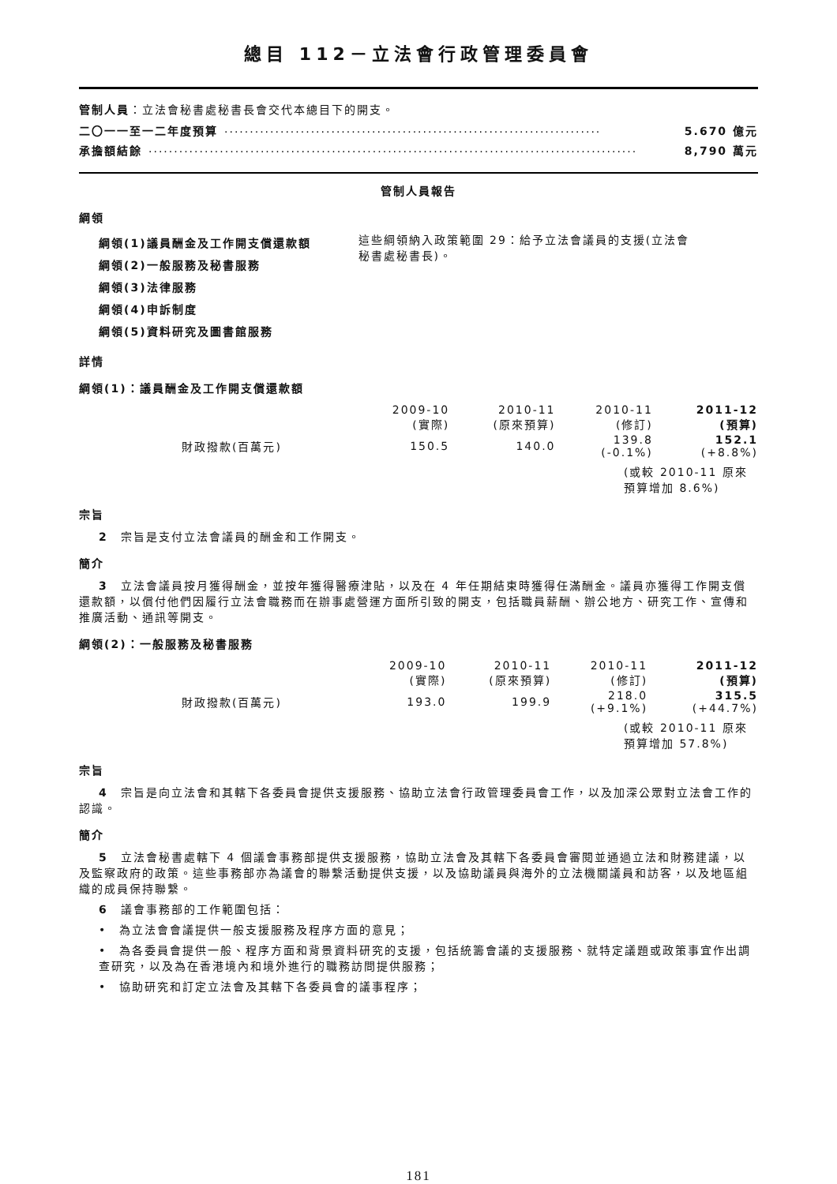總目 112－立法會行政管理委員會
管制人員：立法會秘書處秘書長會交代本總目下的開支。
二〇一一至一二年度預算.......................................................................... 5.670 億元
承擔額結餘................................................................................................ 8,790 萬元
管制人員報告
綱領
綱領(1)議員酬金及工作開支償還款額
綱領(2)一般服務及秘書服務
綱領(3)法律服務
綱領(4)申訴制度
綱領(5)資料研究及圖書館服務
這些綱領納入政策範圍 29：給予立法會議員的支援(立法會秘書處秘書長)。
詳情
綱領(1)：議員酬金及工作開支償還款額
| | 2009-10 (實際) | 2010-11 (原來預算) | 2010-11 (修訂) | 2011-12 (預算) |
| 財政撥款(百萬元) | 150.5 | 140.0 | 139.8 (-0.1%) | 152.1 (+8.8%) |
(或較 2010-11 原來預算增加 8.6%)
宗旨
2　宗旨是支付立法會議員的酬金和工作開支。
簡介
3　立法會議員按月獲得酬金，並按年獲得醫療津貼，以及在 4 年任期結束時獲得任滿酬金。議員亦獲得工作開支償還款額，以償付他們因履行立法會職務而在辦事處營運方面所引致的開支，包括職員薪酬、辦公地方、研究工作、宣傳和推廣活動、通訊等開支。
綱領(2)：一般服務及秘書服務
| | 2009-10 (實際) | 2010-11 (原來預算) | 2010-11 (修訂) | 2011-12 (預算) |
| 財政撥款(百萬元) | 193.0 | 199.9 | 218.0 (+9.1%) | 315.5 (+44.7%) |
(或較 2010-11 原來預算增加 57.8%)
宗旨
4　宗旨是向立法會和其轄下各委員會提供支援服務、協助立法會行政管理委員會工作，以及加深公眾對立法會工作的認識。
簡介
5　立法會秘書處轄下 4 個議會事務部提供支援服務，協助立法會及其轄下各委員會審閱並通過立法和財務建議，以及監察政府的政策。這些事務部亦為議會的聯繫活動提供支援，以及協助議員與海外的立法機關議員和訪客，以及地區組織的成員保持聯繫。
6　議會事務部的工作範圍包括：
•　為立法會會議提供一般支援服務及程序方面的意見；
•　為各委員會提供一般、程序方面和背景資料研究的支援，包括統籌會議的支援服務、就特定議題或政策事宜作出調查研究，以及為在香港境內和境外進行的職務訪問提供服務；
•　協助研究和訂定立法會及其轄下各委員會的議事程序；
181